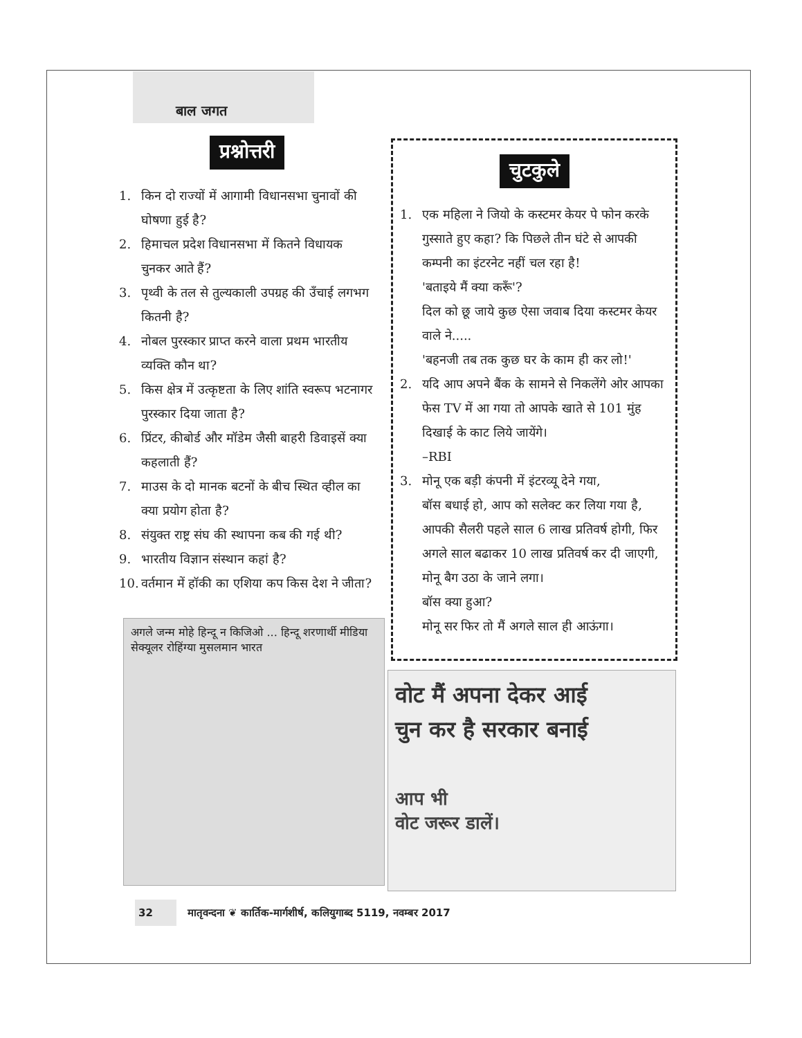बाल जगत
प्रश्नोत्तरी
1. किन दो राज्यों में आगामी विधानसभा चुनावों की घोषणा हुई है?
2. हिमाचल प्रदेश विधानसभा में कितने विधायक चुनकर आते हैं?
3. पृथ्वी के तल से तुल्यकाली उपग्रह की उँचाई लगभग कितनी है?
4. नोबल पुरस्कार प्राप्त करने वाला प्रथम भारतीय व्यक्ति कौन था?
5. किस क्षेत्र में उत्कृष्टता के लिए शांति स्वरूप भटनागर पुरस्कार दिया जाता है?
6. प्रिंटर, कीबोर्ड और मॉडेम जैसी बाहरी डिवाइसें क्या कहलाती हैं?
7. माउस के दो मानक बटनों के बीच स्थित व्हील का क्या प्रयोग होता है?
8. संयुक्त राष्ट्र संघ की स्थापना कब की गई थी?
9. भारतीय विज्ञान संस्थान कहां है?
10.
वर्तमान में हॉकी का एशिया कप किस देश ने जीता?
चुटकुले
1. एक महिला ने जियो के कस्टमर केयर पे फोन करके गुस्साते हुए कहा? कि पिछले तीन घंटे से आपकी कम्पनी का इंटरनेट नहीं चल रहा है!
'बताइये मैं क्या करूँ'?
दिल को छू जाये कुछ ऐसा जवाब दिया कस्टमर केयर वाले ने.....
'बहनजी तब तक कुछ घर के काम ही कर लो!'
2. यदि आप अपने बैंक के सामने से निकलेंगे ओर आपका फेस TV में आ गया तो आपके खाते से 101 मुंह दिखाई के काट लिये जायेंगे।
–RBI
3. मोनू एक बड़ी कंपनी में इंटरव्यू देने गया,
बॉस बधाई हो, आप को सलेक्ट कर लिया गया है, आपकी सैलरी पहले साल 6 लाख प्रतिवर्ष होगी, फिर अगले साल बढाकर 10 लाख प्रतिवर्ष कर दी जाएगी,
मोनू बैग उठा के जाने लगा।
बॉस क्या हुआ?
मोनू सर फिर तो मैं अगले साल ही आऊंगा।
अगले जन्म मोहे हिन्दू न किजिओ ... हिन्दू शरणार्थी मीडिया सेक्यूलर रोहिंग्या मुसलमान भारत
वोट मैं अपना देकर आई
चुन कर है सरकार बनाई
आप भी
वोट जरूर डालें।
32 मातृवन्दना ❦ कार्तिक-मार्गशीर्ष, कलियुगाब्द 5119, नवम्बर 2017